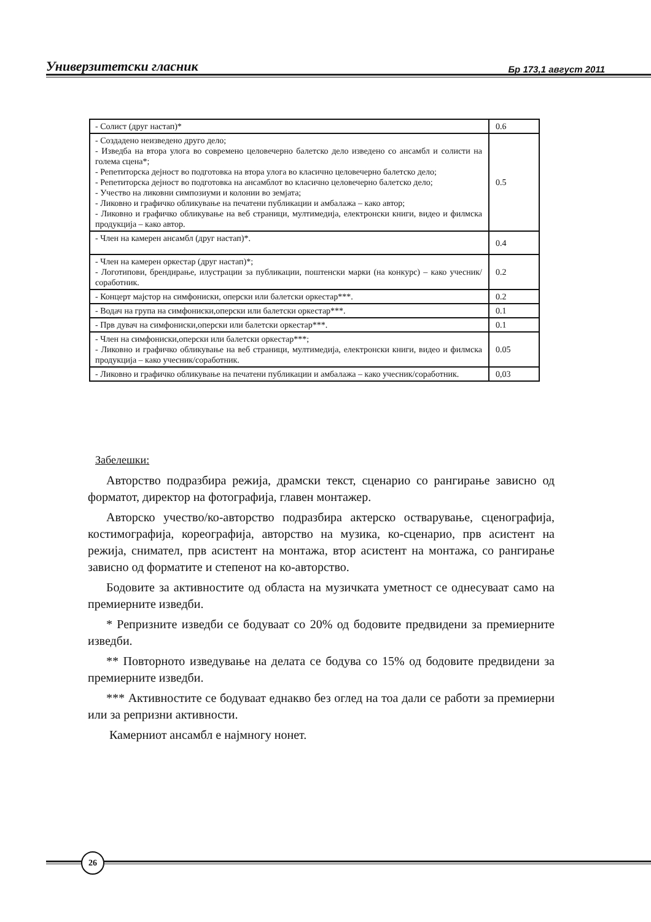Универзитетски гласник Бр 173,1 август 2011
| - Солист (друг настап)* | 0.6 |
| - Создадено неизведено друго дело; - Изведба на втора улога во современо целовечерно балетско дело изведено со ансамбл и солисти на голема сцена*; - Репетиторска дејност во подготовка на втора улога во класично целовечерно балетско дело; - Репетиторска дејност во подготовка на ансамблот во класично целовечерно балетско дело; - Учество на ликовни симпозиуми и колонии во земјата; - Ликовно и графичко обликување на печатени публикации и амбалажа – како автор; - Ликовно и графичко обликување на веб страници, мултимедија, електронски книги, видео и филмска продукција – како автор. | 0.5 |
| - Член на камерен ансамбл (друг настап)*. | 0.4 |
| - Член на камерен оркестар (друг настап)*; - Логотипови, брендирање, илустрации за публикации, поштенски марки (на конкурс) – како учесник/соработник. | 0.2 |
| - Концерт мајстор на симфониски, оперски или балетски оркестар***. | 0.2 |
| - Водач на група на симфониски,оперски или балетски оркестар***. | 0.1 |
| - Прв дувач на симфониски,оперски или балетски оркестар***. | 0.1 |
| - Член на симфониски,оперски или балетски оркестар***; - Ликовно и графичко обликување на веб страници, мултимедија, електронски книги, видео и филмска продукција – како учесник/соработник. | 0.05 |
| - Ликовно и графичко обликување на печатени публикации и амбалажа – како учесник/соработник. | 0,03 |
Забелешки:
Авторство подразбира режија, драмски текст, сценарио со рангирање зависно од форматот, директор на фотографија, главен монтажер.
Авторско учество/ко-авторство подразбира актерско остварување, сценографија, костимографија, кореографија, авторство на музика, ко-сценарио, прв асистент на режија, сниматeл, прв асистент на монтажа, втор асистент на монтажа, со рангирање зависно од форматите и степенот на ко-авторство.
Бодовите за активностите од областа на музичката уметност се однесуваат само на премиерните изведби.
* Репризните изведби се бодуваат со 20% од бодовите предвидени за премиерните изведби.
** Повторното изведување на делата се бодува со 15% од бодовите предвидени за премиерните изведби.
*** Активностите се бодуваат еднакво без оглед на тоа дали се работи за премиерни или за репризни активности.
Камерниот ансамбл е најмногу нонет.
26